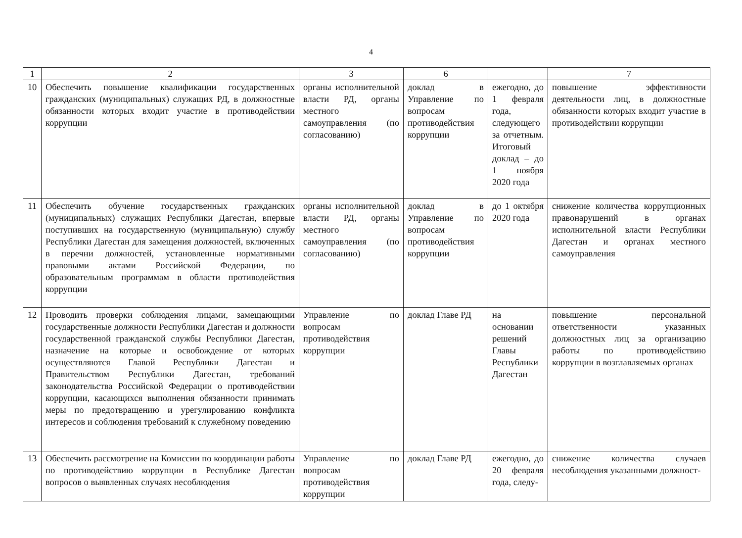4
| 1 | 2 | 3 | 6 | | 7 |
| --- | --- | --- | --- | --- | --- |
| 10 | Обеспечить повышение квалификации государственных гражданских (муниципальных) служащих РД, в должностные обязанности которых входит участие в противодействии коррупции | органы исполнительной власти РД, органы местного самоуправления (по согласованию) | доклад в Управление по вопросам противодействия коррупции | ежегодно, до 1 февраля года, следующего за отчетным. Итоговый доклад – до 1 ноября 2020 года | повышение эффективности деятельности лиц, в должностные обязанности которых входит участие в противодействии коррупции |
| 11 | Обеспечить обучение государственных гражданских (муниципальных) служащих Республики Дагестан, впервые поступивших на государственную (муниципальную) службу Республики Дагестан для замещения должностей, включенных в перечни должностей, установленные нормативными правовыми актами Российской Федерации, по образовательным программам в области противодействия коррупции | органы исполнительной власти РД, органы местного самоуправления (по согласованию) | доклад в Управление по вопросам противодействия коррупции | до 1 октября 2020 года | снижение количества коррупционных правонарушений в органах исполнительной власти Республики Дагестан и органах местного самоуправления |
| 12 | Проводить проверки соблюдения лицами, замещающими государственные должности Республики Дагестан и должности государственной гражданской службы Республики Дагестан, назначение на которые и освобождение от которых осуществляются Главой Республики Дагестан и Правительством Республики Дагестан, требований законодательства Российской Федерации о противодействии коррупции, касающихся выполнения обязанности принимать меры по предотвращению и урегулированию конфликта интересов и соблюдения требований к служебному поведению | Управление по вопросам противодействия коррупции | доклад Главе РД | на основании решений Главы Республики Дагестан | повышение персональной ответственности указанных должностных лиц за организацию работы по противодействию коррупции в возглавляемых органах |
| 13 | Обеспечить рассмотрение на Комиссии по координации работы по противодействию коррупции в Республике Дагестан вопросов о выявленных случаях несоблюдения | Управление по вопросам противодействия коррупции | доклад Главе РД | ежегодно, до 20 февраля года, следу- | снижение количества случаев несоблюдения указанными должност- |